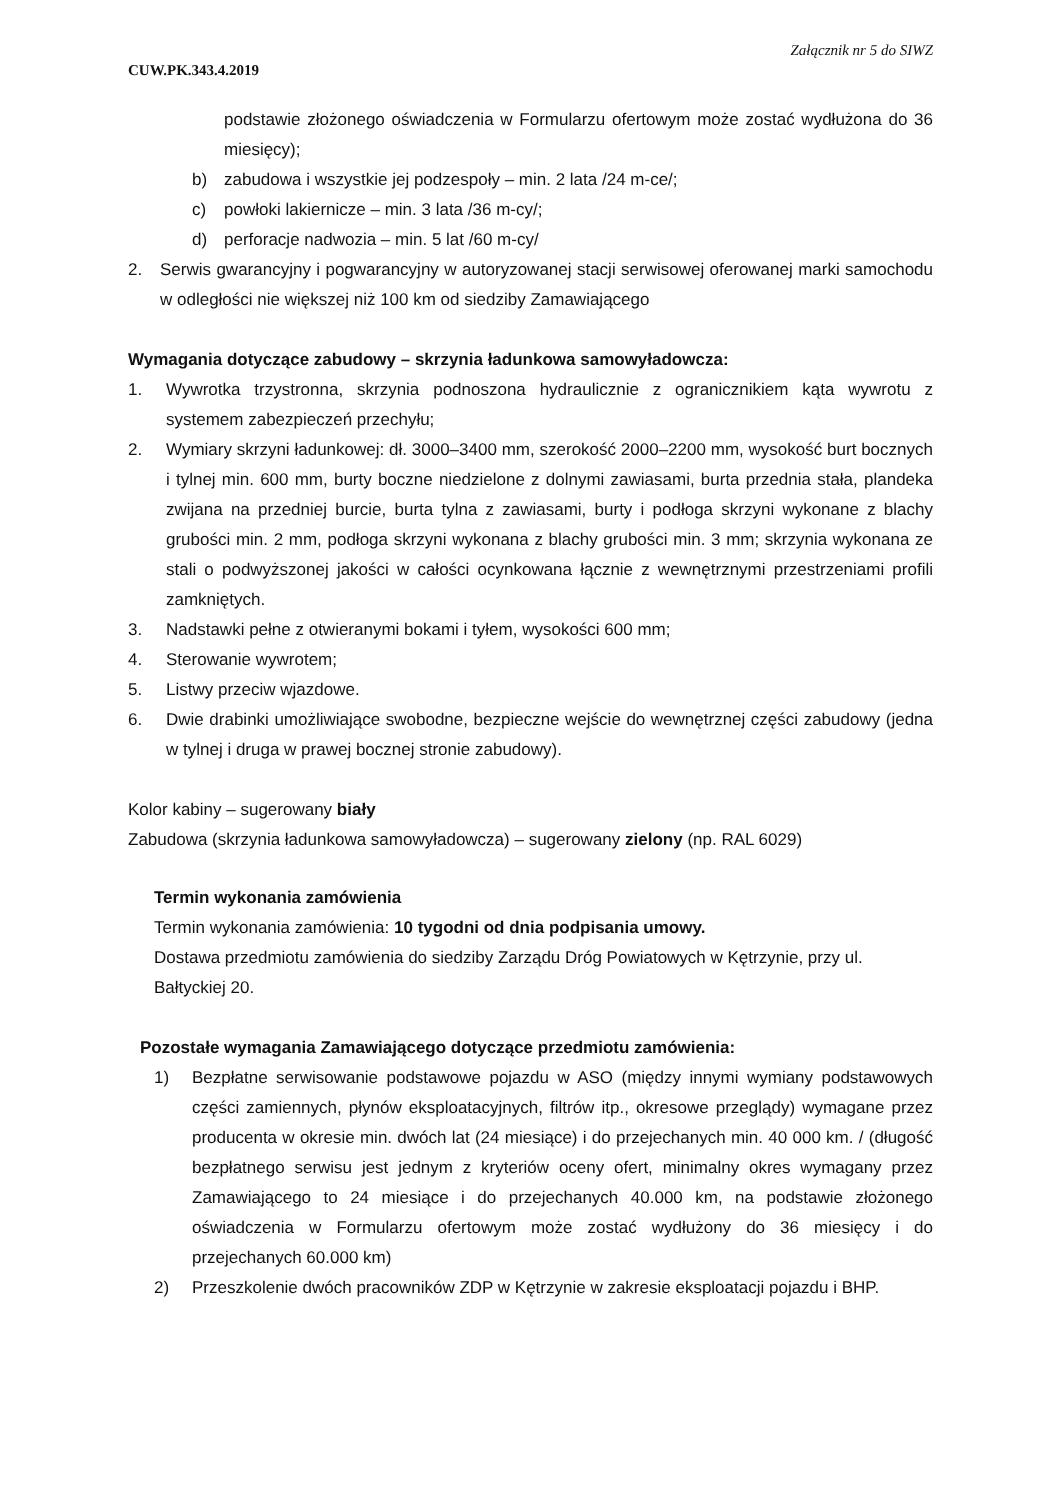Załącznik nr 5 do SIWZ
CUW.PK.343.4.2019
podstawie złożonego oświadczenia w Formularzu ofertowym może zostać wydłużona do 36 miesięcy);
b) zabudowa i wszystkie jej podzespoły – min. 2 lata /24 m-ce/;
c) powłoki lakiernicze – min. 3 lata /36 m-cy/;
d) perforacje nadwozia – min. 5 lat /60 m-cy/
2. Serwis gwarancyjny i pogwarancyjny w autoryzowanej stacji serwisowej oferowanej marki samochodu w odległości nie większej niż 100 km od siedziby Zamawiającego
Wymagania dotyczące zabudowy – skrzynia ładunkowa samowyładowcza:
1. Wywrotka trzystronna, skrzynia podnoszona hydraulicznie z ogranicznikiem kąta wywrotu z systemem zabezpieczeń przechyłu;
2. Wymiary skrzyni ładunkowej: dł. 3000–3400 mm, szerokość 2000–2200 mm, wysokość burt bocznych i tylnej min. 600 mm, burty boczne niedzielone z dolnymi zawiasami, burta przednia stała, plandeka zwijana na przedniej burcie, burta tylna z zawiasami, burty i podłoga skrzyni wykonane z blachy grubości min. 2 mm, podłoga skrzyni wykonana z blachy grubości min. 3 mm; skrzynia wykonana ze stali o podwyższonej jakości w całości ocynkowana łącznie z wewnętrznymi przestrzeniami profili zamkniętych.
3. Nadstawki pełne z otwieranymi bokami i tyłem, wysokości 600 mm;
4. Sterowanie wywrotem;
5. Listwy przeciw wjazdowe.
6. Dwie drabinki umożliwiające swobodne, bezpieczne wejście do wewnętrznej części zabudowy (jedna w tylnej i druga w prawej bocznej stronie zabudowy).
Kolor kabiny – sugerowany biały
Zabudowa (skrzynia ładunkowa samowyładowcza) – sugerowany zielony (np. RAL 6029)
Termin wykonania zamówienia
Termin wykonania zamówienia: 10 tygodni od dnia podpisania umowy.
Dostawa przedmiotu zamówienia do siedziby Zarządu Dróg Powiatowych w Kętrzynie, przy ul. Bałtyckiej 20.
Pozostałe wymagania Zamawiającego dotyczące przedmiotu zamówienia:
1) Bezpłatne serwisowanie podstawowe pojazdu w ASO (między innymi wymiany podstawowych części zamiennych, płynów eksploatacyjnych, filtrów itp., okresowe przeglądy) wymagane przez producenta w okresie min. dwóch lat (24 miesiące) i do przejechanych min. 40 000 km. / (długość bezpłatnego serwisu jest jednym z kryteriów oceny ofert, minimalny okres wymagany przez Zamawiającego to 24 miesiące i do przejechanych 40.000 km, na podstawie złożonego oświadczenia w Formularzu ofertowym może zostać wydłużony do 36 miesięcy i do przejechanych 60.000 km)
2) Przeszkolenie dwóch pracowników ZDP w Kętrzynie w zakresie eksploatacji pojazdu i BHP.